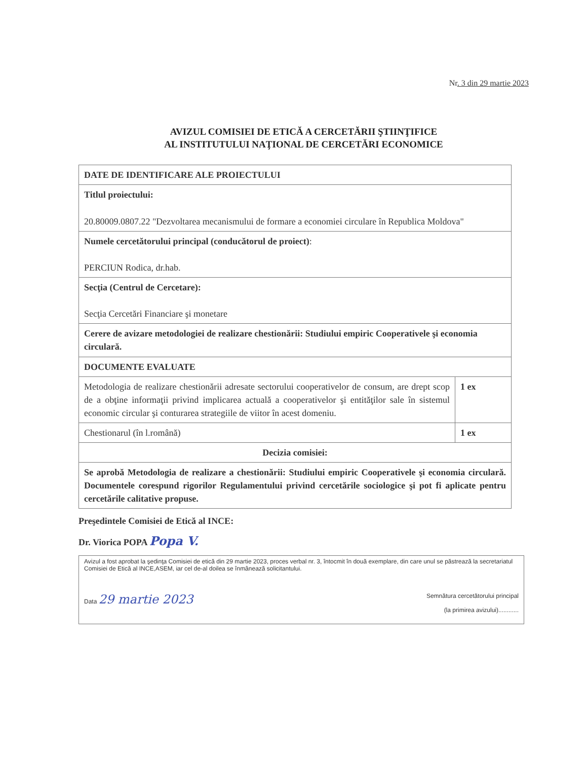Nr. 3 din 29 martie 2023
AVIZUL COMISIEI DE ETICĂ A CERCETĂRII ŞTIINŢIFICE
AL INSTITUTULUI NAŢIONAL DE CERCETĂRI ECONOMICE
| DATE DE IDENTIFICARE ALE PROIECTULUI | |
| Titlul proiectului: 20.80009.0807.22 "Dezvoltarea mecanismului de formare a economiei circulare în Republica Moldova" | |
| Numele cercetătorului principal (conducătorul de proiect) : PERCIUN Rodica, dr.hab. | |
| Secţia (Centrul de Cercetare): Secţia Cercetări Financiare şi monetare | |
| Cerere de avizare metodologiei de realizare chestionării: Studiului empiric Cooperativele şi economia circulară. | |
| DOCUMENTE EVALUATE | |
| Metodologia de realizare chestionării adresate sectorului cooperativelor de consum, are drept scop de a obţine informaţii privind implicarea actuală a cooperativelor şi entităţilor sale în sistemul economic circular şi conturarea strategiile de viitor în acest domeniu. | 1 ex |
| Chestionarul (în l.română) | 1 ex |
| Decizia comisiei: | |
| Se aprobă Metodologia de realizare a chestionării: Studiului empiric Cooperativele şi economia circulară. Documentele corespund rigorilor Regulamentului privind cercetările sociologice şi pot fi aplicate pentru cercetările calitative propuse. | |
Preşedintele Comisiei de Etică al INCE:
Dr. Viorica POPA Popa V.
Avizul a fost aprobat la şedinţa Comisiei de etică din 29 martie 2023, proces verbal nr. 3, întocmit în două exemplare, din care unul se păstrează la secretariatul Comisiei de Etică al INCE,ASEM, iar cel de-al doilea se înmânează solicitantului.
Data 29 martie 2023
Semnătura cercetătorului principal
(la primirea avizului)............